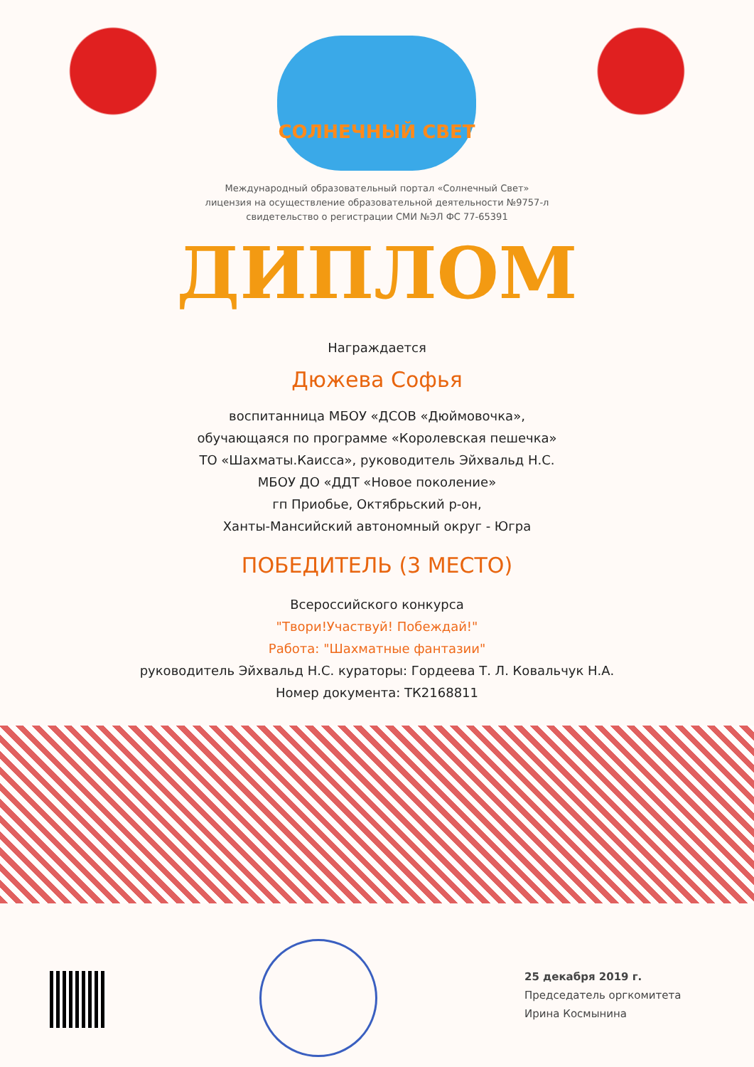СОЛНЕЧНЫЙ СВЕТ
Международный образовательный портал «Солнечный Свет»
лицензия на осуществление образовательной деятельности №9757-л
свидетельство о регистрации СМИ №ЭЛ ФС 77-65391
ДИПЛОМ
Награждается
Дюжева Софья
воспитанница МБОУ «ДСОВ «Дюймовочка»,
обучающаяся по программе «Королевская пешечка»
ТО «Шахматы.Каисса», руководитель Эйхвальд Н.С.
МБОУ ДО «ДДТ «Новое поколение»
гп Приобье, Октябрьский р-он,
Ханты-Мансийский автономный округ - Югра
ПОБЕДИТЕЛЬ (3 МЕСТО)
Всероссийского конкурса
"Твори!Участвуй! Побеждай!"
Работа: "Шахматные фантазии"
руководитель Эйхвальд Н.С. кураторы: Гордеева Т. Л. Ковальчук Н.А.
Номер документа: ТК2168811
25 декабря 2019 г.
Председатель оргкомитета
Ирина Космынина